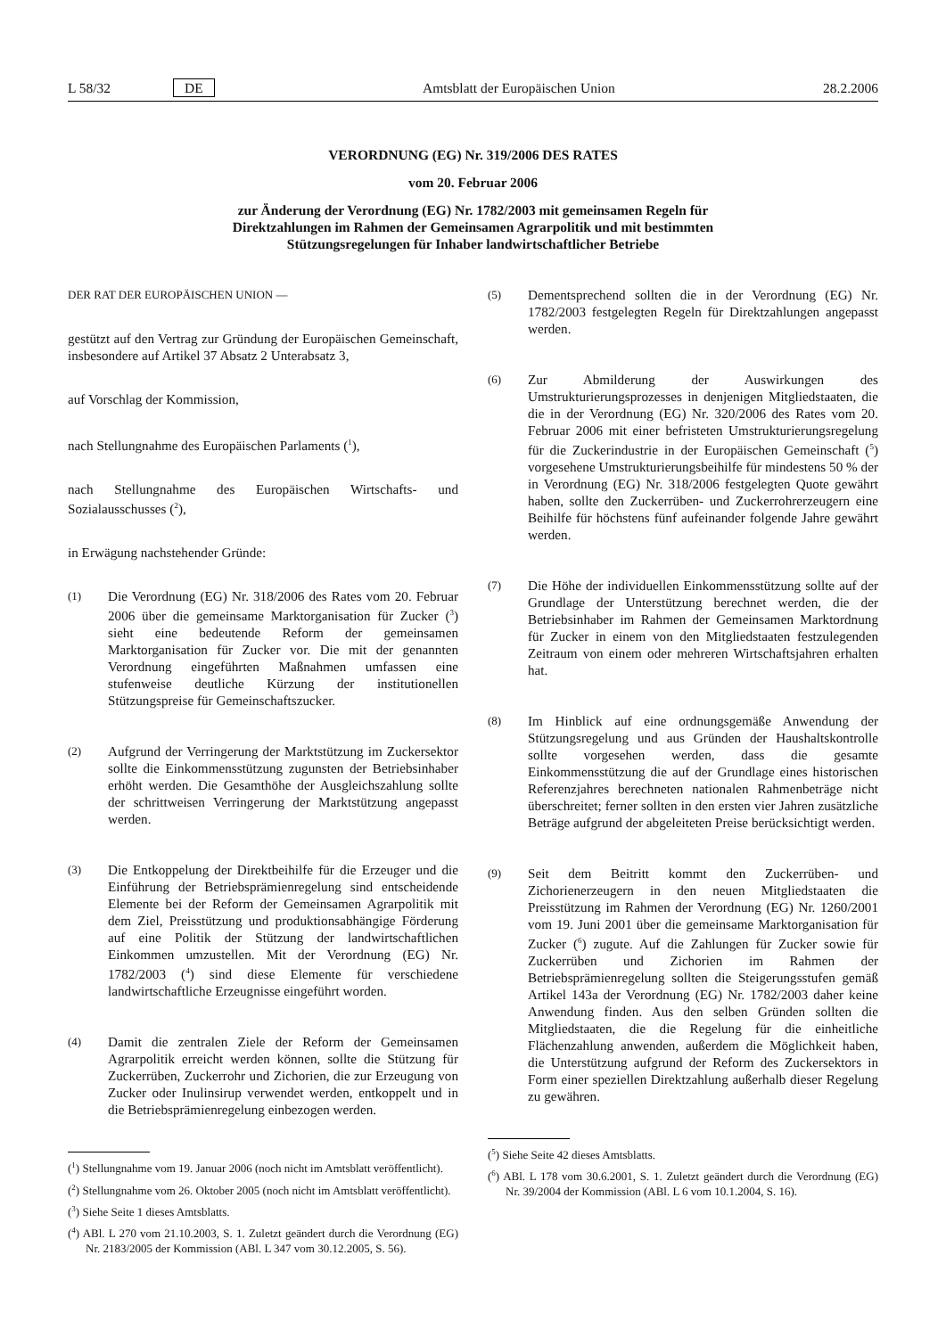L 58/32 DE Amtsblatt der Europäischen Union 28.2.2006
VERORDNUNG (EG) Nr. 319/2006 DES RATES
vom 20. Februar 2006
zur Änderung der Verordnung (EG) Nr. 1782/2003 mit gemeinsamen Regeln für Direktzahlungen im Rahmen der Gemeinsamen Agrarpolitik und mit bestimmten Stützungsregelungen für Inhaber landwirtschaftlicher Betriebe
DER RAT DER EUROPÄISCHEN UNION —
gestützt auf den Vertrag zur Gründung der Europäischen Gemeinschaft, insbesondere auf Artikel 37 Absatz 2 Unterabsatz 3,
auf Vorschlag der Kommission,
nach Stellungnahme des Europäischen Parlaments (<sup>1</sup>),
nach Stellungnahme des Europäischen Wirtschafts- und Sozialausschusses (<sup>2</sup>),
in Erwägung nachstehender Gründe:
(1) Die Verordnung (EG) Nr. 318/2006 des Rates vom 20. Februar 2006 über die gemeinsame Marktorganisation für Zucker (<sup>3</sup>) sieht eine bedeutende Reform der gemeinsamen Marktorganisation für Zucker vor. Die mit der genannten Verordnung eingeführten Maßnahmen umfassen eine stufenweise deutliche Kürzung der institutionellen Stützungspreise für Gemeinschaftszucker.
(2) Aufgrund der Verringerung der Marktstützung im Zuckersektor sollte die Einkommensstützung zugunsten der Betriebsinhaber erhöht werden. Die Gesamthöhe der Ausgleichszahlung sollte der schrittweisen Verringerung der Marktstützung angepasst werden.
(3) Die Entkoppelung der Direktbeihilfe für die Erzeuger und die Einführung der Betriebsprämienregelung sind entscheidende Elemente bei der Reform der Gemeinsamen Agrarpolitik mit dem Ziel, Preisstützung und produktionsabhängige Förderung auf eine Politik der Stützung der landwirtschaftlichen Einkommen umzustellen. Mit der Verordnung (EG) Nr. 1782/2003 (<sup>4</sup>) sind diese Elemente für verschiedene landwirtschaftliche Erzeugnisse eingeführt worden.
(4) Damit die zentralen Ziele der Reform der Gemeinsamen Agrarpolitik erreicht werden können, sollte die Stützung für Zuckerrüben, Zuckerrohr und Zichorien, die zur Erzeugung von Zucker oder Inulinsirup verwendet werden, entkoppelt und in die Betriebsprämienregelung einbezogen werden.
(<sup>1</sup>) Stellungnahme vom 19. Januar 2006 (noch nicht im Amtsblatt veröffentlicht).
(<sup>2</sup>) Stellungnahme vom 26. Oktober 2005 (noch nicht im Amtsblatt veröffentlicht).
(<sup>3</sup>) Siehe Seite 1 dieses Amtsblatts.
(<sup>4</sup>) ABl. L 270 vom 21.10.2003, S. 1. Zuletzt geändert durch die Verordnung (EG) Nr. 2183/2005 der Kommission (ABl. L 347 vom 30.12.2005, S. 56).
(5) Dementsprechend sollten die in der Verordnung (EG) Nr. 1782/2003 festgelegten Regeln für Direktzahlungen angepasst werden.
(6) Zur Abmilderung der Auswirkungen des Umstrukturierungsprozesses in denjenigen Mitgliedstaaten, die die in der Verordnung (EG) Nr. 320/2006 des Rates vom 20. Februar 2006 mit einer befristeten Umstrukturierungsregelung für die Zuckerindustrie in der Europäischen Gemeinschaft (<sup>5</sup>) vorgesehene Umstrukturierungsbeihilfe für mindestens 50 % der in Verordnung (EG) Nr. 318/2006 festgelegten Quote gewährt haben, sollte den Zuckerrüben- und Zuckerrohrerzeugern eine Beihilfe für höchstens fünf aufeinander folgende Jahre gewährt werden.
(7) Die Höhe der individuellen Einkommensstützung sollte auf der Grundlage der Unterstützung berechnet werden, die der Betriebsinhaber im Rahmen der Gemeinsamen Marktordnung für Zucker in einem von den Mitgliedstaaten festzulegenden Zeitraum von einem oder mehreren Wirtschaftsjahren erhalten hat.
(8) Im Hinblick auf eine ordnungsgemäße Anwendung der Stützungsregelung und aus Gründen der Haushaltskontrolle sollte vorgesehen werden, dass die gesamte Einkommensstützung die auf der Grundlage eines historischen Referenzjahres berechneten nationalen Rahmenbeträge nicht überschreitet; ferner sollten in den ersten vier Jahren zusätzliche Beträge aufgrund der abgeleiteten Preise berücksichtigt werden.
(9) Seit dem Beitritt kommt den Zuckerrüben- und Zichorienerzeugern in den neuen Mitgliedstaaten die Preisstützung im Rahmen der Verordnung (EG) Nr. 1260/2001 vom 19. Juni 2001 über die gemeinsame Marktorganisation für Zucker (<sup>6</sup>) zugute. Auf die Zahlungen für Zucker sowie für Zuckerrüben und Zichorien im Rahmen der Betriebsprämienregelung sollten die Steigerungsstufen gemäß Artikel 143a der Verordnung (EG) Nr. 1782/2003 daher keine Anwendung finden. Aus den selben Gründen sollten die Mitgliedstaaten, die die Regelung für die einheitliche Flächenzahlung anwenden, außerdem die Möglichkeit haben, die Unterstützung aufgrund der Reform des Zuckersektors in Form einer speziellen Direktzahlung außerhalb dieser Regelung zu gewähren.
(<sup>5</sup>) Siehe Seite 42 dieses Amtsblatts.
(<sup>6</sup>) ABl. L 178 vom 30.6.2001, S. 1. Zuletzt geändert durch die Verordnung (EG) Nr. 39/2004 der Kommission (ABl. L 6 vom 10.1.2004, S. 16).